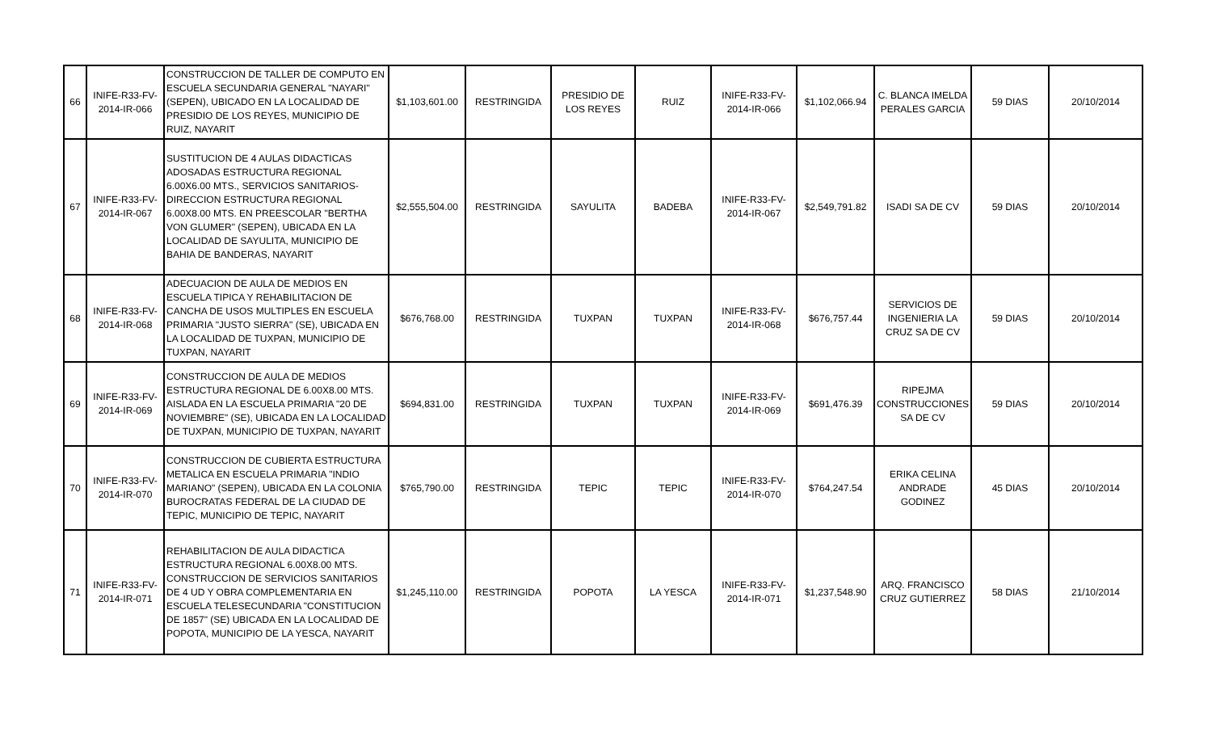| 66 | INIFE-R33-FV-2014-IR-066 | CONSTRUCCION DE TALLER DE COMPUTO EN ESCUELA SECUNDARIA GENERAL "NAYARI" (SEPEN), UBICADO EN LA LOCALIDAD DE PRESIDIO DE LOS REYES, MUNICIPIO DE RUIZ, NAYARIT | $1,103,601.00 | RESTRINGIDA | PRESIDIO DE LOS REYES | RUIZ | INIFE-R33-FV-2014-IR-066 | $1,102,066.94 | C. BLANCA IMELDA PERALES GARCIA | 59 DIAS | 20/10/2014 |
| 67 | INIFE-R33-FV-2014-IR-067 | SUSTITUCION DE 4 AULAS DIDACTICAS ADOSADAS ESTRUCTURA REGIONAL 6.00X6.00 MTS., SERVICIOS SANITARIOS-DIRECCION ESTRUCTURA REGIONAL 6.00X8.00 MTS. EN PREESCOLAR "BERTHA VON GLUMER" (SEPEN), UBICADA EN LA LOCALIDAD DE SAYULITA, MUNICIPIO DE BAHIA DE BANDERAS, NAYARIT | $2,555,504.00 | RESTRINGIDA | SAYULITA | BADEBA | INIFE-R33-FV-2014-IR-067 | $2,549,791.82 | ISADI SA DE CV | 59 DIAS | 20/10/2014 |
| 68 | INIFE-R33-FV-2014-IR-068 | ADECUACION DE AULA DE MEDIOS EN ESCUELA TIPICA Y REHABILITACION DE CANCHA DE USOS MULTIPLES EN ESCUELA PRIMARIA "JUSTO SIERRA" (SE), UBICADA EN LA LOCALIDAD DE TUXPAN, MUNICIPIO DE TUXPAN, NAYARIT | $676,768.00 | RESTRINGIDA | TUXPAN | TUXPAN | INIFE-R33-FV-2014-IR-068 | $676,757.44 | SERVICIOS DE INGENIERIA LA CRUZ SA DE CV | 59 DIAS | 20/10/2014 |
| 69 | INIFE-R33-FV-2014-IR-069 | CONSTRUCCION DE AULA DE MEDIOS ESTRUCTURA REGIONAL DE 6.00X8.00 MTS. AISLADA EN LA ESCUELA PRIMARIA "20 DE NOVIEMBRE" (SE), UBICADA EN LA LOCALIDAD DE TUXPAN, MUNICIPIO DE TUXPAN, NAYARIT | $694,831.00 | RESTRINGIDA | TUXPAN | TUXPAN | INIFE-R33-FV-2014-IR-069 | $691,476.39 | RIPEJMA CONSTRUCCIONES SA DE CV | 59 DIAS | 20/10/2014 |
| 70 | INIFE-R33-FV-2014-IR-070 | CONSTRUCCION DE CUBIERTA ESTRUCTURA METALICA EN ESCUELA PRIMARIA "INDIO MARIANO" (SEPEN), UBICADA EN LA COLONIA BUROCRATAS FEDERAL DE LA CIUDAD DE TEPIC, MUNICIPIO DE TEPIC, NAYARIT | $765,790.00 | RESTRINGIDA | TEPIC | TEPIC | INIFE-R33-FV-2014-IR-070 | $764,247.54 | ERIKA CELINA ANDRADE GODINEZ | 45 DIAS | 20/10/2014 |
| 71 | INIFE-R33-FV-2014-IR-071 | REHABILITACION DE AULA DIDACTICA ESTRUCTURA REGIONAL 6.00X8.00 MTS. CONSTRUCCION DE SERVICIOS SANITARIOS DE 4 UD Y OBRA COMPLEMENTARIA EN ESCUELA TELESECUNDARIA "CONSTITUCION DE 1857" (SE) UBICADA EN LA LOCALIDAD DE POPOTA, MUNICIPIO DE LA YESCA, NAYARIT | $1,245,110.00 | RESTRINGIDA | POPOTA | LA YESCA | INIFE-R33-FV-2014-IR-071 | $1,237,548.90 | ARQ. FRANCISCO CRUZ GUTIERREZ | 58 DIAS | 21/10/2014 |